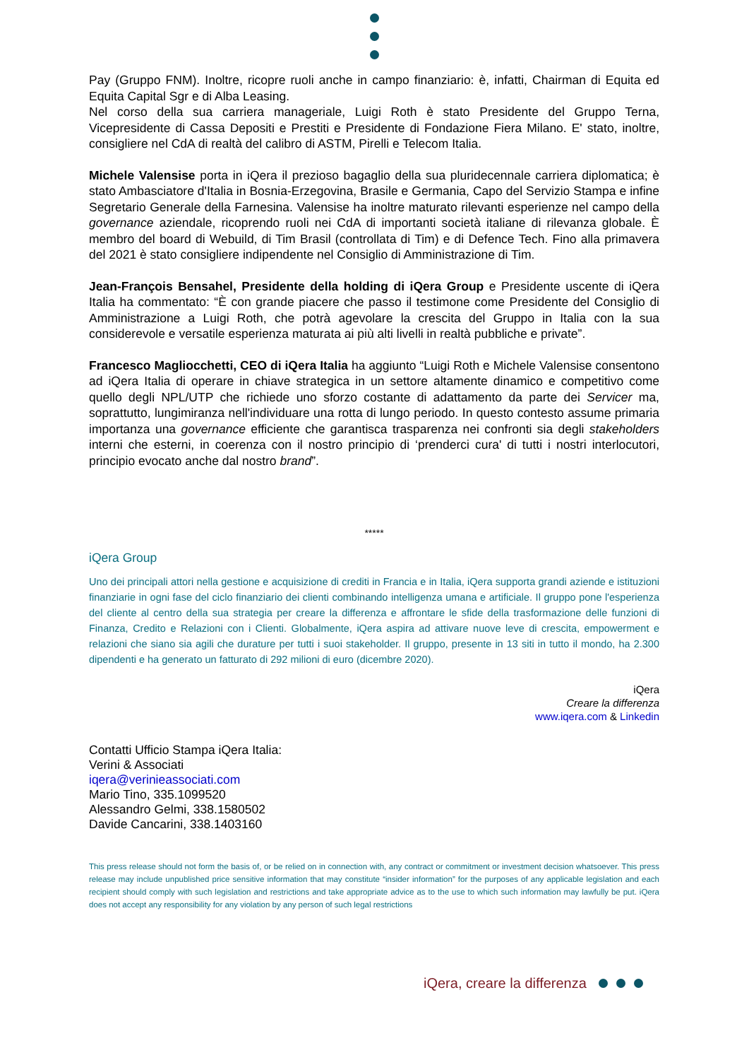Pay (Gruppo FNM). Inoltre, ricopre ruoli anche in campo finanziario: è, infatti, Chairman di Equita ed Equita Capital Sgr e di Alba Leasing.
Nel corso della sua carriera manageriale, Luigi Roth è stato Presidente del Gruppo Terna, Vicepresidente di Cassa Depositi e Prestiti e Presidente di Fondazione Fiera Milano. E' stato, inoltre, consigliere nel CdA di realtà del calibro di ASTM, Pirelli e Telecom Italia.
Michele Valensise porta in iQera il prezioso bagaglio della sua pluridecennale carriera diplomatica; è stato Ambasciatore d'Italia in Bosnia-Erzegovina, Brasile e Germania, Capo del Servizio Stampa e infine Segretario Generale della Farnesina. Valensise ha inoltre maturato rilevanti esperienze nel campo della governance aziendale, ricoprendo ruoli nei CdA di importanti società italiane di rilevanza globale. È membro del board di Webuild, di Tim Brasil (controllata di Tim) e di Defence Tech. Fino alla primavera del 2021 è stato consigliere indipendente nel Consiglio di Amministrazione di Tim.
Jean-François Bensahel, Presidente della holding di iQera Group e Presidente uscente di iQera Italia ha commentato: “È con grande piacere che passo il testimone come Presidente del Consiglio di Amministrazione a Luigi Roth, che potrà agevolare la crescita del Gruppo in Italia con la sua considerevole e versatile esperienza maturata ai più alti livelli in realtà pubbliche e private”.
Francesco Magliocchetti, CEO di iQera Italia ha aggiunto “Luigi Roth e Michele Valensise consentono ad iQera Italia di operare in chiave strategica in un settore altamente dinamico e competitivo come quello degli NPL/UTP che richiede uno sforzo costante di adattamento da parte dei Servicer ma, soprattutto, lungimiranza nell'individuare una rotta di lungo periodo. In questo contesto assume primaria importanza una governance efficiente che garantisca trasparenza nei confronti sia degli stakeholders interni che esterni, in coerenza con il nostro principio di ‘prenderci cura' di tutti i nostri interlocutori, principio evocato anche dal nostro brand”.
*****
iQera Group
Uno dei principali attori nella gestione e acquisizione di crediti in Francia e in Italia, iQera supporta grandi aziende e istituzioni finanziarie in ogni fase del ciclo finanziario dei clienti combinando intelligenza umana e artificiale. Il gruppo pone l'esperienza del cliente al centro della sua strategia per creare la differenza e affrontare le sfide della trasformazione delle funzioni di Finanza, Credito e Relazioni con i Clienti. Globalmente, iQera aspira ad attivare nuove leve di crescita, empowerment e relazioni che siano sia agili che durature per tutti i suoi stakeholder. Il gruppo, presente in 13 siti in tutto il mondo, ha 2.300 dipendenti e ha generato un fatturato di 292 milioni di euro (dicembre 2020).
iQera
Creare la differenza
www.iqera.com & Linkedin
Contatti Ufficio Stampa iQera Italia:
Verini & Associati
iqera@verinieassociati.com
Mario Tino, 335.1099520
Alessandro Gelmi, 338.1580502
Davide Cancarini, 338.1403160
This press release should not form the basis of, or be relied on in connection with, any contract or commitment or investment decision whatsoever. This press release may include unpublished price sensitive information that may constitute “insider information” for the purposes of any applicable legislation and each recipient should comply with such legislation and restrictions and take appropriate advice as to the use to which such information may lawfully be put. iQera does not accept any responsibility for any violation by any person of such legal restrictions
iQera, creare la differenza